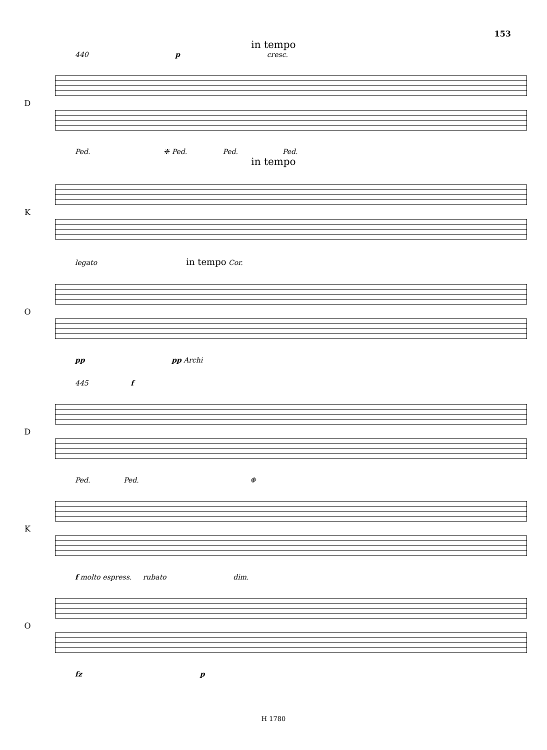153
in tempo
440 p cresc.
D
Ped. ❉ Ped. Ped. Ped.
in tempo
K
legato in tempo Cor.
O
pp pp Archi
445 f
D
Ped. Ped. ❉
K
f molto espress. rubato dim.
O
fz p
H 1780